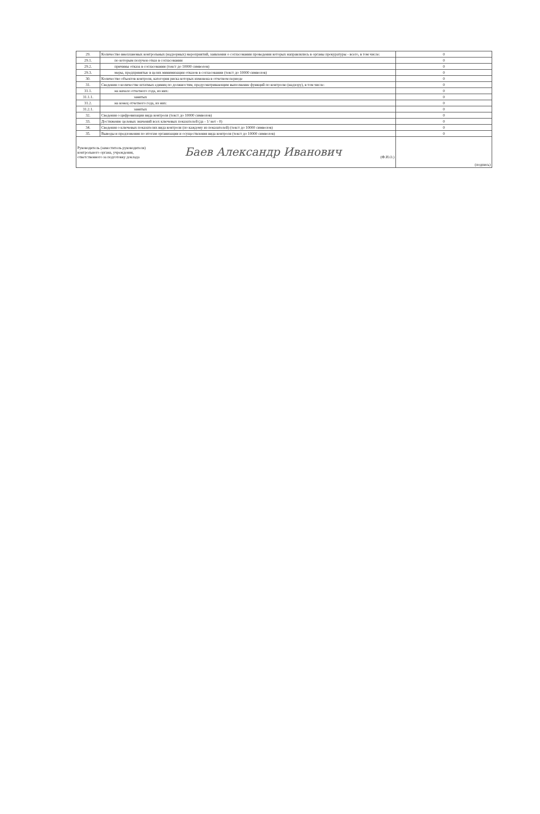| 29. | Количество внеплановых контрольных (надзорных) мероприятий, заявления о согласовании проведения которых направлялись в органы прокуратуры - всего, в том числе: | 0 |
| 29.1. | по которым получен отказ в согласовании | 0 |
| 29.2. | причины отказа в согласовании (текст до 10000 символов) | 0 |
| 29.3. | меры, предпринятые в целях минимизации отказов в согласовании (текст до 10000 символов) | 0 |
| 30. | Количество объектов контроля, категория риска которых изменена в отчетном периоде | 0 |
| 31. | Сведения о количестве штатных единиц по должностям, предусматривающим выполнение функций по контролю (надзору), в том числе: | 0 |
| 31.1. | на начало отчетного года, из них: | 0 |
| 31.1.1. | занятых | 0 |
| 31.2. | на конец отчетного года, из них: | 0 |
| 31.2.1. | занятых | 0 |
| 32. | Сведения о цифровизации вида контроля (текст до 10000 символов) | 0 |
| 33. | Достижение целевых значений всех ключевых показателей (да - 1/ нет - 0) | 0 |
| 34. | Сведения о ключевых показателях вида контроля (по каждому из показателей) (текст до 10000 символов) | 0 |
| 35. | Выводы и предложения по итогам организации и осуществления вида контроля (текст до 10000 символов) | 0 |
| Руководитель (заместитель руководителя) контрольного органа, учреждения, ответственного за подготовку доклада Баев Александр Иванович (Ф.И.О.) | | (подпись) |